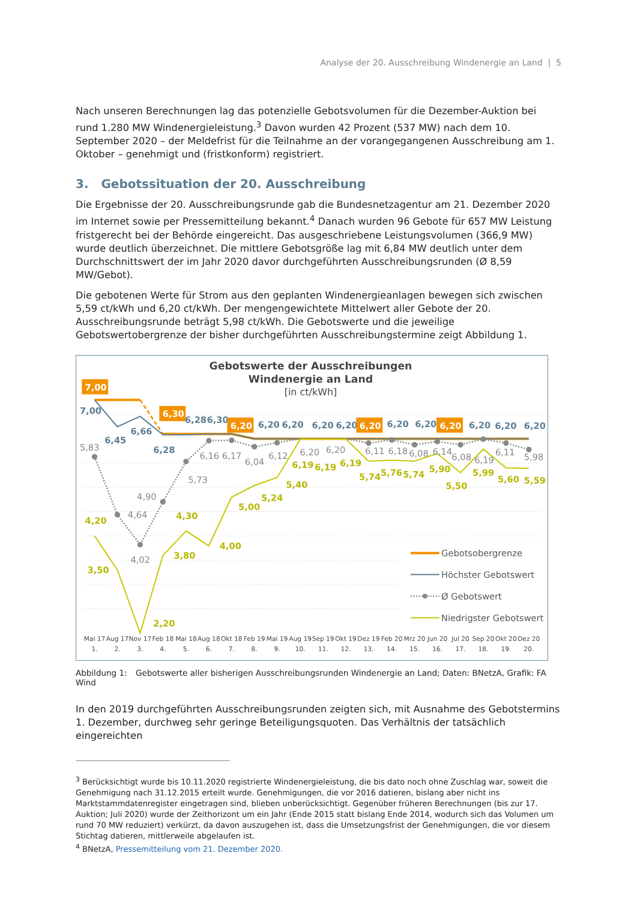Analyse der 20. Ausschreibung Windenergie an Land | 5
Nach unseren Berechnungen lag das potenzielle Gebotsvolumen für die Dezember-Auktion bei rund 1.280 MW Windenergieleistung.<sup>3</sup> Davon wurden 42 Prozent (537 MW) nach dem 10. September 2020 – der Meldefrist für die Teilnahme an der vorangegangenen Ausschreibung am 1. Oktober – genehmigt und (fristkonform) registriert.
3. Gebotssituation der 20. Ausschreibung
Die Ergebnisse der 20. Ausschreibungsrunde gab die Bundesnetzagentur am 21. Dezember 2020 im Internet sowie per Pressemitteilung bekannt.<sup>4</sup> Danach wurden 96 Gebote für 657 MW Leistung fristgerecht bei der Behörde eingereicht. Das ausgeschriebene Leistungsvolumen (366,9 MW) wurde deutlich überzeichnet. Die mittlere Gebotsgröße lag mit 6,84 MW deutlich unter dem Durchschnittswert der im Jahr 2020 davor durchgeführten Ausschreibungsrunden (Ø 8,59 MW/Gebot).
Die gebotenen Werte für Strom aus den geplanten Windenergieanlagen bewegen sich zwischen 5,59 ct/kWh und 6,20 ct/kWh. Der mengengewichtete Mittelwert aller Gebote der 20. Ausschreibungsrunde beträgt 5,98 ct/kWh. Die Gebotswerte und die jeweilige Gebotswertobergrenze der bisher durchgeführten Ausschreibungstermine zeigt Abbildung 1.
Gebotswerte der Ausschreibungen
Windenergie an Land
[in ct/kWh]
4,20
3,50
2,20
3,80
4,30
4,00
5,00
5,24
5,40
6,19
6,19
6,19
5,74
5,76
5,74
5,90
5,50
5,99
5,60
5,59
5,83
4,64
4,02
4,90
5,73
6,16
6,17
6,04
6,12
6,20
6,20
6,11
6,18
6,08
6,14
6,08
6,19
6,11
5,98
7,00
6,45
6,66
6,28
6,28
6,30
6,20
6,20
6,20
6,20
6,20
6,20
6,20
6,20
6,20
7,00
6,30
6,20
6,20
6,20
Gebotsobergrenze
Höchster Gebotswert
Ø Gebotswert
Niedrigster Gebotswert
Mai 17
Aug 17
Nov 17
Feb 18
Mai 18
Aug 18
Okt 18
Feb 19
Mai 19
Aug 19
Sep 19
Okt 19
Dez 19
Feb 20
Mrz 20
Jun 20
Jul 20
Sep 20
Okt 20
Dez 20
1.
2.
3.
4.
5.
6.
7.
8.
9.
10.
11.
12.
13.
14.
15.
16.
17.
18.
19.
20.
Abbildung 1: Gebotswerte aller bisherigen Ausschreibungsrunden Windenergie an Land; Daten: BNetzA, Grafik: FA Wind
In den 2019 durchgeführten Ausschreibungsrunden zeigten sich, mit Ausnahme des Gebotstermins 1. Dezember, durchweg sehr geringe Beteiligungsquoten. Das Verhältnis der tatsächlich eingereichten
<sup>3</sup> Berücksichtigt wurde bis 10.11.2020 registrierte Windenergieleistung, die bis dato noch ohne Zuschlag war, soweit die Genehmigung nach 31.12.2015 erteilt wurde. Genehmigungen, die vor 2016 datieren, bislang aber nicht ins Marktstammdatenregister eingetragen sind, blieben unberücksichtigt. Gegenüber früheren Berechnungen (bis zur 17. Auktion; Juli 2020) wurde der Zeithorizont um ein Jahr (Ende 2015 statt bislang Ende 2014, wodurch sich das Volumen um rund 70 MW reduziert) verkürzt, da davon auszugehen ist, dass die Umsetzungsfrist der Genehmigungen, die vor diesem Stichtag datieren, mittlerweile abgelaufen ist.
<sup>4</sup> BNetzA, Pressemitteilung vom 21. Dezember 2020.